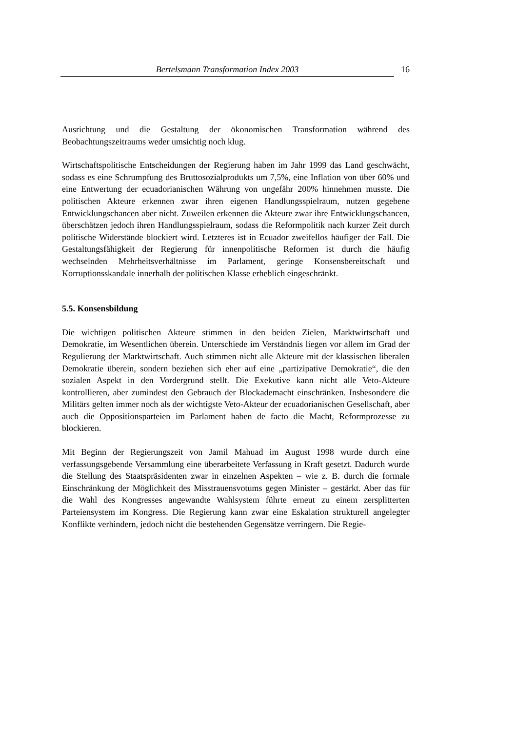Bertelsmann Transformation Index 2003 16
Ausrichtung und die Gestaltung der ökonomischen Transformation während des Beobachtungszeitraums weder umsichtig noch klug.
Wirtschaftspolitische Entscheidungen der Regierung haben im Jahr 1999 das Land geschwächt, sodass es eine Schrumpfung des Bruttosozialprodukts um 7,5%, eine Inflation von über 60% und eine Entwertung der ecuadorianischen Währung von ungefähr 200% hinnehmen musste. Die politischen Akteure erkennen zwar ihren eigenen Handlungsspielraum, nutzen gegebene Entwicklungschancen aber nicht. Zuweilen erkennen die Akteure zwar ihre Entwicklungschancen, überschätzen jedoch ihren Handlungsspielraum, sodass die Reformpolitik nach kurzer Zeit durch politische Widerstände blockiert wird. Letzteres ist in Ecuador zweifellos häufiger der Fall. Die Gestaltungsfähigkeit der Regierung für innenpolitische Reformen ist durch die häufig wechselnden Mehrheitsverhältnisse im Parlament, geringe Konsensbereitschaft und Korruptionsskandale innerhalb der politischen Klasse erheblich eingeschränkt.
5.5. Konsensbildung
Die wichtigen politischen Akteure stimmen in den beiden Zielen, Marktwirtschaft und Demokratie, im Wesentlichen überein. Unterschiede im Verständnis liegen vor allem im Grad der Regulierung der Marktwirtschaft. Auch stimmen nicht alle Akteure mit der klassischen liberalen Demokratie überein, sondern beziehen sich eher auf eine „partizipative Demokratie“, die den sozialen Aspekt in den Vordergrund stellt. Die Exekutive kann nicht alle Veto-Akteure kontrollieren, aber zumindest den Gebrauch der Blockademacht einschränken. Insbesondere die Militärs gelten immer noch als der wichtigste Veto-Akteur der ecuadorianischen Gesellschaft, aber auch die Oppositionsparteien im Parlament haben de facto die Macht, Reformprozesse zu blockieren.
Mit Beginn der Regierungszeit von Jamil Mahuad im August 1998 wurde durch eine verfassungsgebende Versammlung eine überarbeitete Verfassung in Kraft gesetzt. Dadurch wurde die Stellung des Staatspräsidenten zwar in einzelnen Aspekten – wie z. B. durch die formale Einschränkung der Möglichkeit des Misstrauensvotums gegen Minister – gestärkt. Aber das für die Wahl des Kongresses angewandte Wahlsystem führte erneut zu einem zersplitterten Parteiensystem im Kongress. Die Regierung kann zwar eine Eskalation strukturell angelegter Konflikte verhindern, jedoch nicht die bestehenden Gegensätze verringern. Die Regie-